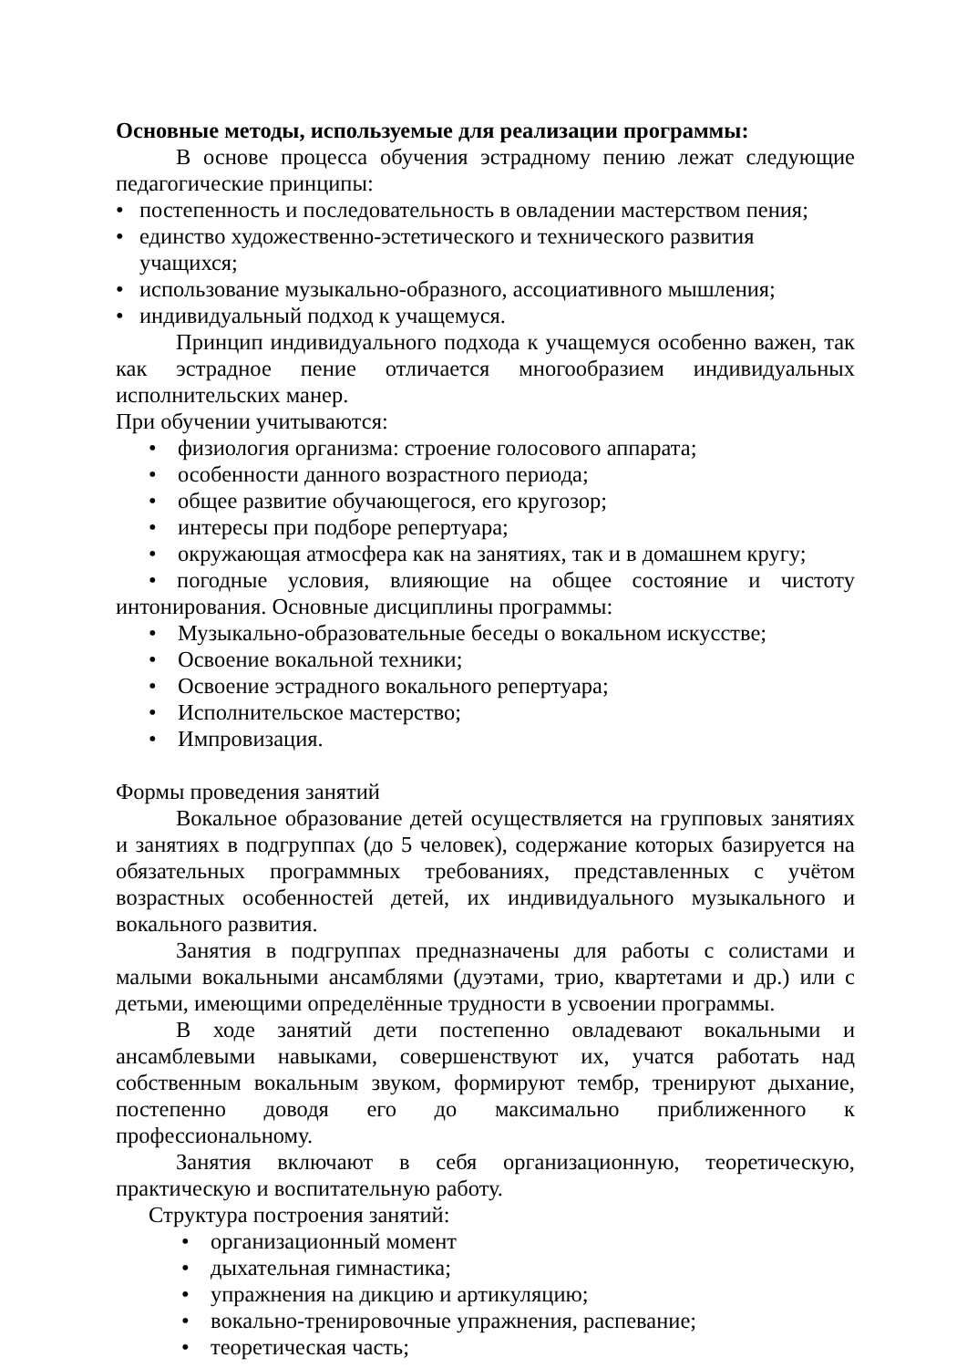Основные методы, используемые для реализации программы:
В основе процесса обучения эстрадному пению лежат следующие педагогические принципы:
• постепенность и последовательность в овладении мастерством пения;
• единство художественно-эстетического и технического развития учащихся;
• использование музыкально-образного, ассоциативного мышления;
• индивидуальный подход к учащемуся.
Принцип индивидуального подхода к учащемуся особенно важен, так как эстрадное пение отличается многообразием индивидуальных исполнительских манер.
При обучении учитываются:
• физиология организма: строение голосового аппарата;
• особенности данного возрастного периода;
• общее развитие обучающегося, его кругозор;
• интересы при подборе репертуара;
• окружающая атмосфера как на занятиях, так и в домашнем кругу;
• погодные условия, влияющие на общее состояние и чистоту интонирования. Основные дисциплины программы:
• Музыкально-образовательные беседы о вокальном искусстве;
• Освоение вокальной техники;
• Освоение эстрадного вокального репертуара;
• Исполнительское мастерство;
• Импровизация.
Формы проведения занятий
Вокальное образование детей осуществляется на групповых занятиях и занятиях в подгруппах (до 5 человек), содержание которых базируется на обязательных программных требованиях, представленных с учётом возрастных особенностей детей, их индивидуального музыкального и вокального развития.
Занятия в подгруппах предназначены для работы с солистами и малыми вокальными ансамблями (дуэтами, трио, квартетами и др.) или с детьми, имеющими определённые трудности в усвоении программы.
В ходе занятий дети постепенно овладевают вокальными и ансамблевыми навыками, совершенствуют их, учатся работать над собственным вокальным звуком, формируют тембр, тренируют дыхание, постепенно доводя его до максимально приближенного к профессиональному.
Занятия включают в себя организационную, теоретическую, практическую и воспитательную работу.
Структура построения занятий:
• организационный момент
• дыхательная гимнастика;
• упражнения на дикцию и артикуляцию;
• вокально-тренировочные упражнения, распевание;
• теоретическая часть;